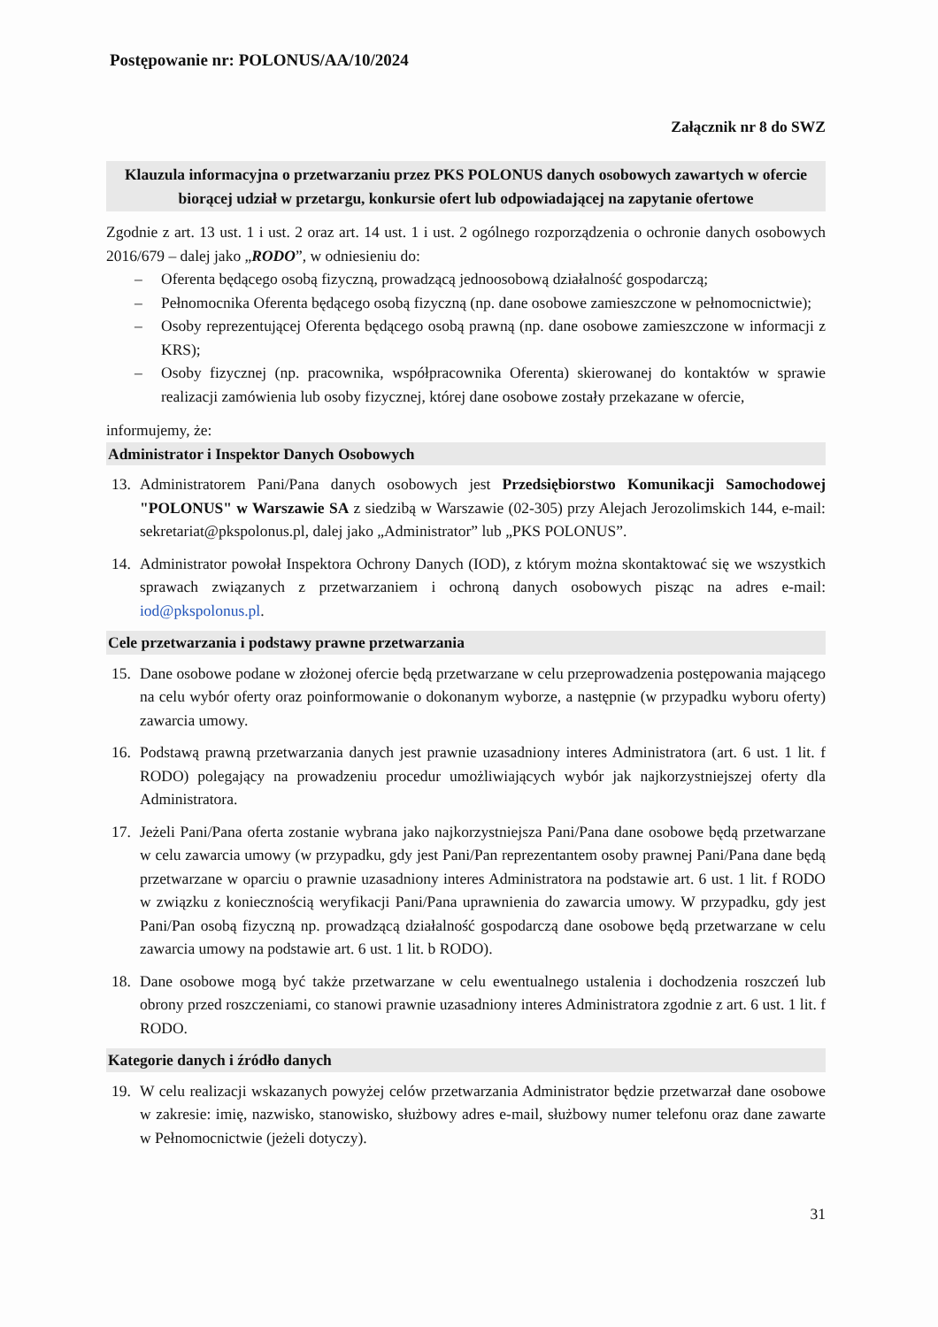Postępowanie nr: POLONUS/AA/10/2024
Załącznik nr 8 do SWZ
Klauzula informacyjna o przetwarzaniu przez PKS POLONUS danych osobowych zawartych w ofercie biorącej udział w przetargu, konkursie ofert lub odpowiadającej na zapytanie ofertowe
Zgodnie z art. 13 ust. 1 i ust. 2 oraz art. 14 ust. 1 i ust. 2 ogólnego rozporządzenia o ochronie danych osobowych 2016/679 – dalej jako „RODO”, w odniesieniu do:
– Oferenta będącego osobą fizyczną, prowadzącą jednoosobową działalność gospodarczą;
– Pełnomocnika Oferenta będącego osobą fizyczną (np. dane osobowe zamieszczone w pełnomocnictwie);
– Osoby reprezentującej Oferenta będącego osobą prawną (np. dane osobowe zamieszczone w informacji z KRS);
– Osoby fizycznej (np. pracownika, współpracownika Oferenta) skierowanej do kontaktów w sprawie realizacji zamówienia lub osoby fizycznej, której dane osobowe zostały przekazane w ofercie,
informujemy, że:
Administrator i Inspektor Danych Osobowych
13. Administratorem Pani/Pana danych osobowych jest Przedsiębiorstwo Komunikacji Samochodowej "POLONUS" w Warszawie SA z siedzibą w Warszawie (02-305) przy Alejach Jerozolimskich 144, e-mail: sekretariat@pkspolonus.pl, dalej jako „Administrator” lub „PKS POLONUS”.
14. Administrator powołał Inspektora Ochrony Danych (IOD), z którym można skontaktować się we wszystkich sprawach związanych z przetwarzaniem i ochroną danych osobowych pisząc na adres e-mail: iod@pkspolonus.pl.
Cele przetwarzania i podstawy prawne przetwarzania
15. Dane osobowe podane w złożonej ofercie będą przetwarzane w celu przeprowadzenia postępowania mającego na celu wybór oferty oraz poinformowanie o dokonanym wyborze, a następnie (w przypadku wyboru oferty) zawarcia umowy.
16. Podstawą prawną przetwarzania danych jest prawnie uzasadniony interes Administratora (art. 6 ust. 1 lit. f RODO) polegający na prowadzeniu procedur umożliwiających wybór jak najkorzystniejszej oferty dla Administratora.
17. Jeżeli Pani/Pana oferta zostanie wybrana jako najkorzystniejsza Pani/Pana dane osobowe będą przetwarzane w celu zawarcia umowy (w przypadku, gdy jest Pani/Pan reprezentantem osoby prawnej Pani/Pana dane będą przetwarzane w oparciu o prawnie uzasadniony interes Administratora na podstawie art. 6 ust. 1 lit. f RODO w związku z koniecznością weryfikacji Pani/Pana uprawnienia do zawarcia umowy. W przypadku, gdy jest Pani/Pan osobą fizyczną np. prowadzącą działalność gospodarczą dane osobowe będą przetwarzane w celu zawarcia umowy na podstawie art. 6 ust. 1 lit. b RODO).
18. Dane osobowe mogą być także przetwarzane w celu ewentualnego ustalenia i dochodzenia roszczeń lub obrony przed roszczeniami, co stanowi prawnie uzasadniony interes Administratora zgodnie z art. 6 ust. 1 lit. f RODO.
Kategorie danych i źródło danych
19. W celu realizacji wskazanych powyżej celów przetwarzania Administrator będzie przetwarzał dane osobowe w zakresie: imię, nazwisko, stanowisko, służbowy adres e-mail, służbowy numer telefonu oraz dane zawarte w Pełnomocnictwie (jeżeli dotyczy).
31